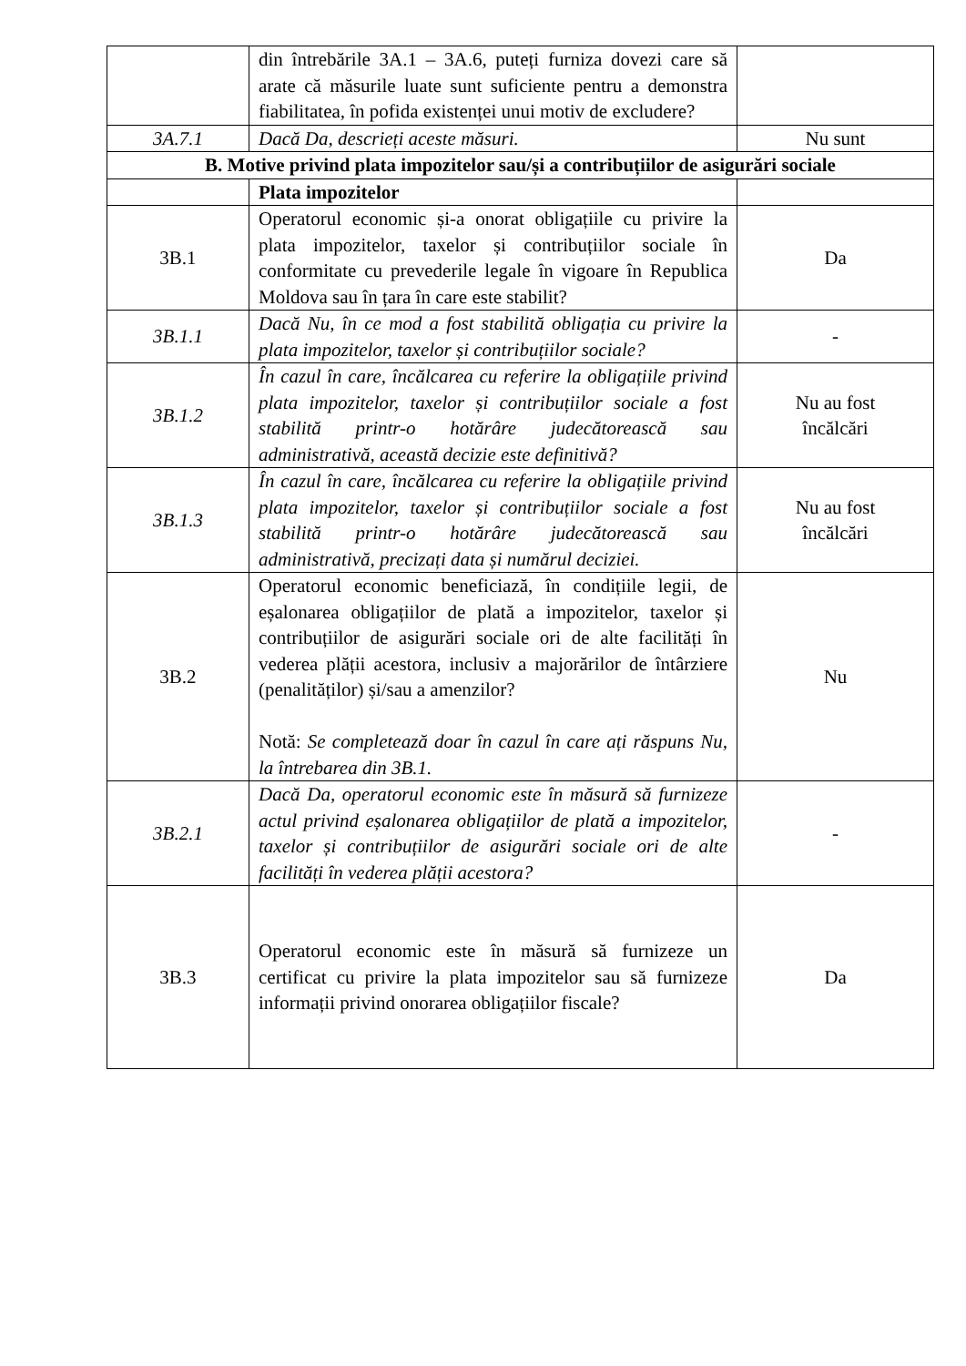| | din întrebările 3A.1 – 3A.6, puteți furniza dovezi care să arate că măsurile luate sunt suficiente pentru a demonstra fiabilitatea, în pofida existenței unui motiv de excludere? | |
| 3A.7.1 | Dacă Da, descrieți aceste măsuri. | Nu sunt |
| B. Motive privind plata impozitelor sau/și a contribuțiilor de asigurări sociale | | |
| | Plata impozitelor | |
| 3B.1 | Operatorul economic și-a onorat obligațiile cu privire la plata impozitelor, taxelor și contribuțiilor sociale în conformitate cu prevederile legale în vigoare în Republica Moldova sau în țara în care este stabilit? | Da |
| 3B.1.1 | Dacă Nu, în ce mod a fost stabilită obligația cu privire la plata impozitelor, taxelor și contribuțiilor sociale? | - |
| 3B.1.2 | În cazul în care, încălcarea cu referire la obligațiile privind plata impozitelor, taxelor și contribuțiilor sociale a fost stabilită printr-o hotărâre judecătorească sau administrativă, această decizie este definitivă? | Nu au fost încălcări |
| 3B.1.3 | În cazul în care, încălcarea cu referire la obligațiile privind plata impozitelor, taxelor și contribuțiilor sociale a fost stabilită printr-o hotărâre judecătorească sau administrativă, precizați data și numărul deciziei. | Nu au fost încălcări |
| 3B.2 | Operatorul economic beneficiază, în condițiile legii, de eșalonarea obligațiilor de plată a impozitelor, taxelor și contribuțiilor de asigurări sociale ori de alte facilități în vederea plății acestora, inclusiv a majorărilor de întârziere (penalităților) și/sau a amenzilor? Notă: Se completează doar în cazul în care ați răspuns Nu, la întrebarea din 3B.1. | Nu |
| 3B.2.1 | Dacă Da, operatorul economic este în măsură să furnizeze actul privind eșalonarea obligațiilor de plată a impozitelor, taxelor și contribuțiilor de asigurări sociale ori de alte facilități în vederea plății acestora? | - |
| 3B.3 | Operatorul economic este în măsură să furnizeze un certificat cu privire la plata impozitelor sau să furnizeze informații privind onorarea obligațiilor fiscale? | Da |